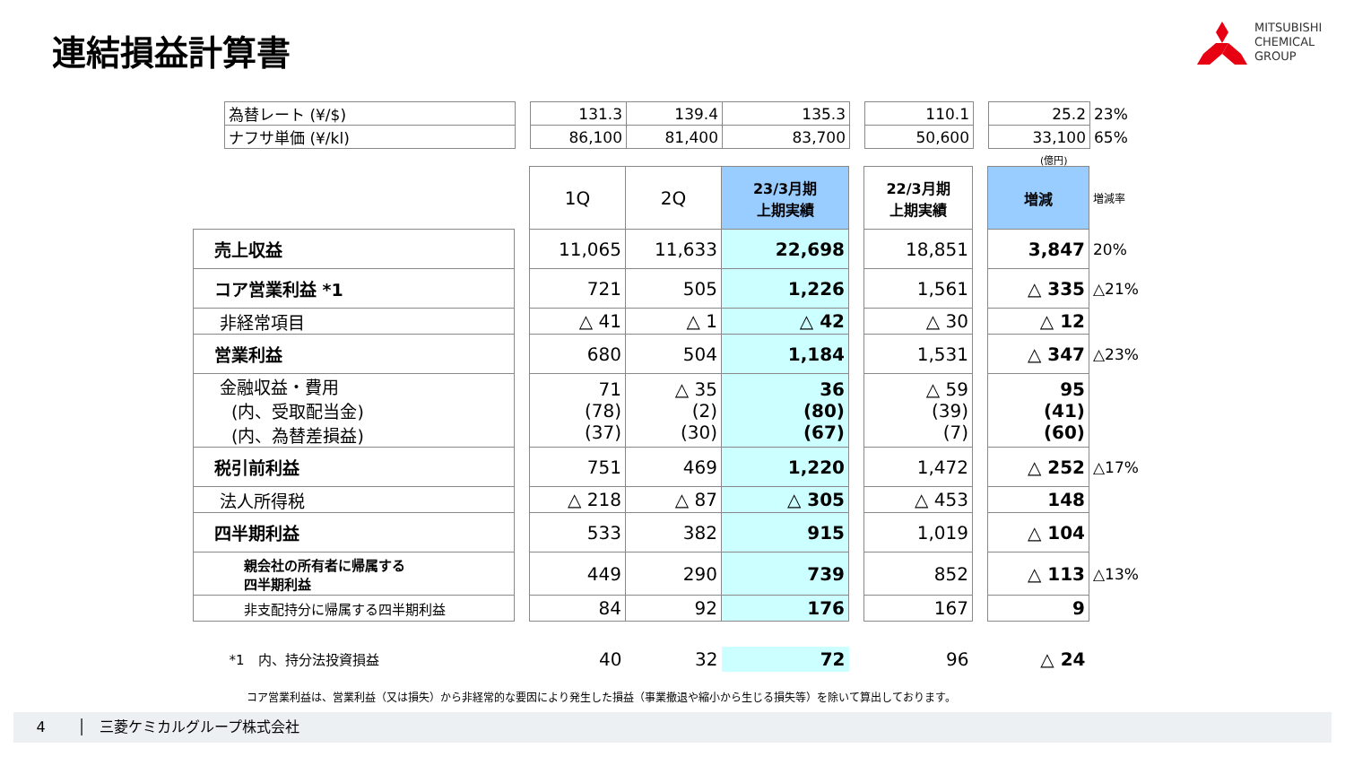連結損益計算書
MITSUBISHI
CHEMICAL
GROUP
| 為替レート (¥/$) | | 131.3 | 139.4 | 135.3 | | 110.1 | | 25.2 | 23% |
| ナフサ単価 (¥/kl) | | 86,100 | 81,400 | 83,700 | | 50,600 | | 33,100 | 65% |
(億円)
| | | 1Q | 2Q | 23/3月期 上期実績 | | 22/3月期 上期実績 | | 増減 | 増減率 |
| 売上収益 | | 11,065 | 11,633 | 22,698 | | 18,851 | | 3,847 | 20% |
| コア営業利益 *1 | | 721 | 505 | 1,226 | | 1,561 | | △ 335 | △21% |
| 非経常項目 | | △ 41 | △ 1 | △ 42 | | △ 30 | | △ 12 | |
| 営業利益 | | 680 | 504 | 1,184 | | 1,531 | | △ 347 | △23% |
| 金融収益・費用 (内、受取配当金) (内、為替差損益) | | 71 (78) (37) | △ 35 (2) (30) | 36 (80) (67) | | △ 59 (39) (7) | | 95 (41) (60) | |
| 税引前利益 | | 751 | 469 | 1,220 | | 1,472 | | △ 252 | △17% |
| 法人所得税 | | △ 218 | △ 87 | △ 305 | | △ 453 | | 148 | |
| 四半期利益 | | 533 | 382 | 915 | | 1,019 | | △ 104 | |
| 親会社の所有者に帰属する 四半期利益 | | 449 | 290 | 739 | | 852 | | △ 113 | △13% |
| 非支配持分に帰属する四半期利益 | | 84 | 92 | 176 | | 167 | | 9 | |
| *1 内、持分法投資損益 | | 40 | 32 | 72 | | 96 | | △ 24 | |
コア営業利益は、営業利益（又は損失）から非経常的な要因により発生した損益（事業撤退や縮小から生じる損失等）を除いて算出しております。
4 │ 三菱ケミカルグループ株式会社